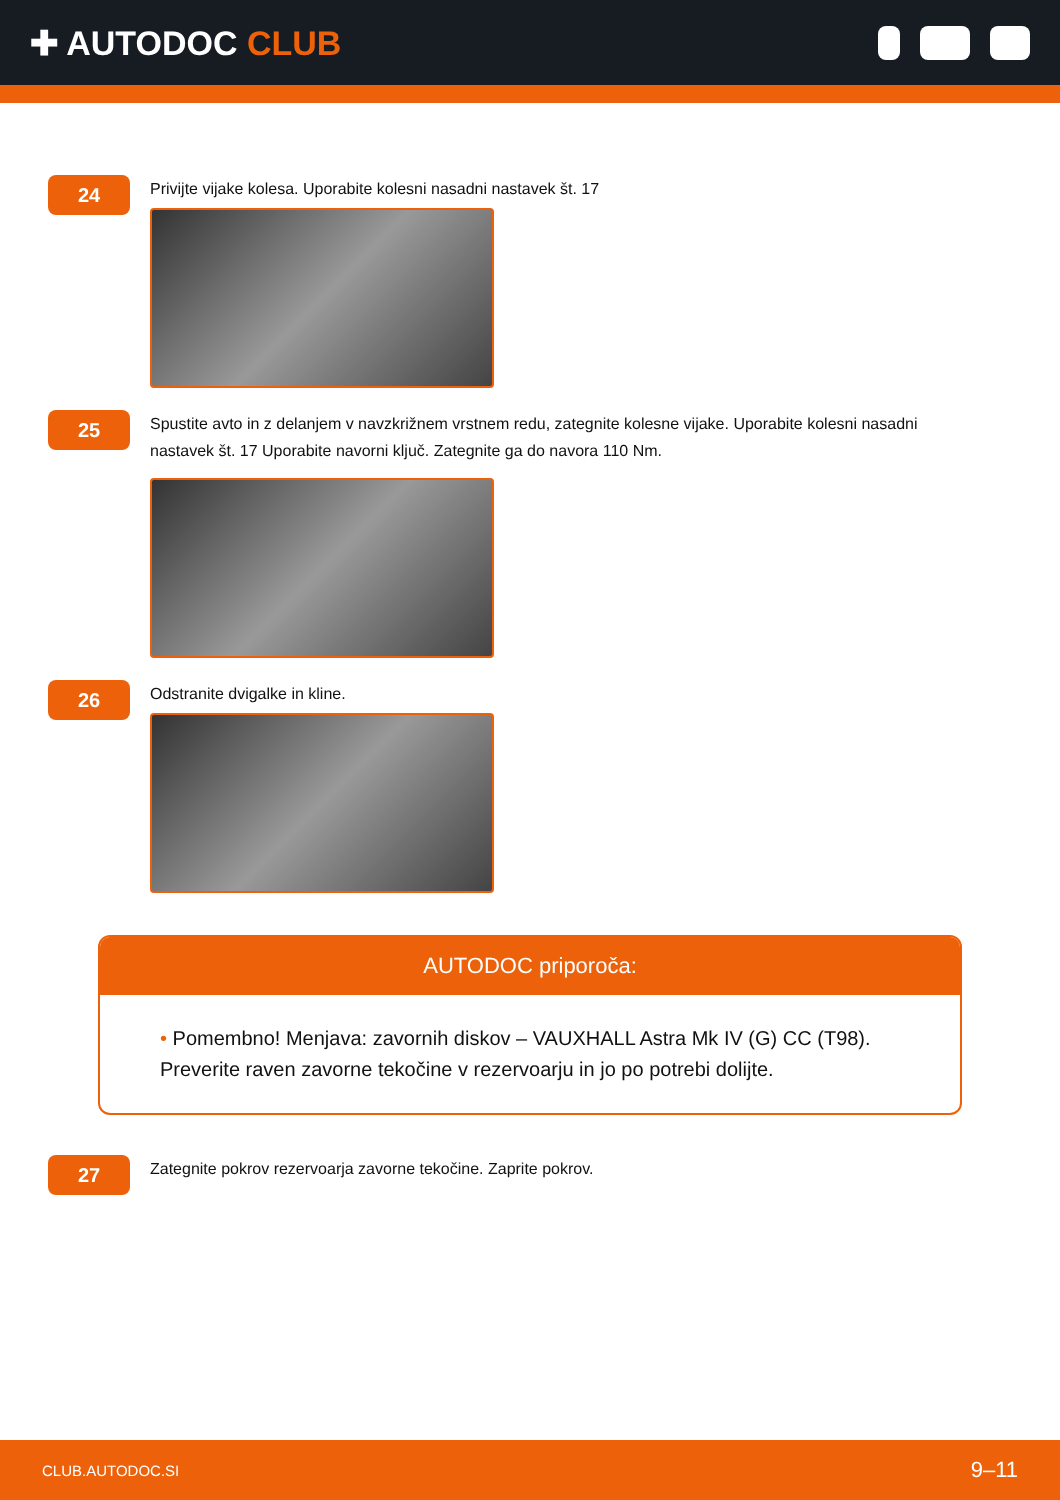✚ AUTODOC CLUB
24
Privijte vijake kolesa. Uporabite kolesni nasadni nastavek št. 17
25
Spustite avto in z delanjem v navzkrižnem vrstnem redu, zategnite kolesne vijake. Uporabite kolesni nasadni nastavek št. 17 Uporabite navorni ključ. Zategnite ga do navora 110 Nm.
26
Odstranite dvigalke in kline.
AUTODOC priporoča:
• Pomembno! Menjava: zavornih diskov – VAUXHALL Astra Mk IV (G) CC (T98). Preverite raven zavorne tekočine v rezervoarju in jo po potrebi dolijte.
27
Zategnite pokrov rezervoarja zavorne tekočine. Zaprite pokrov.
CLUB.AUTODOC.SI 9–11